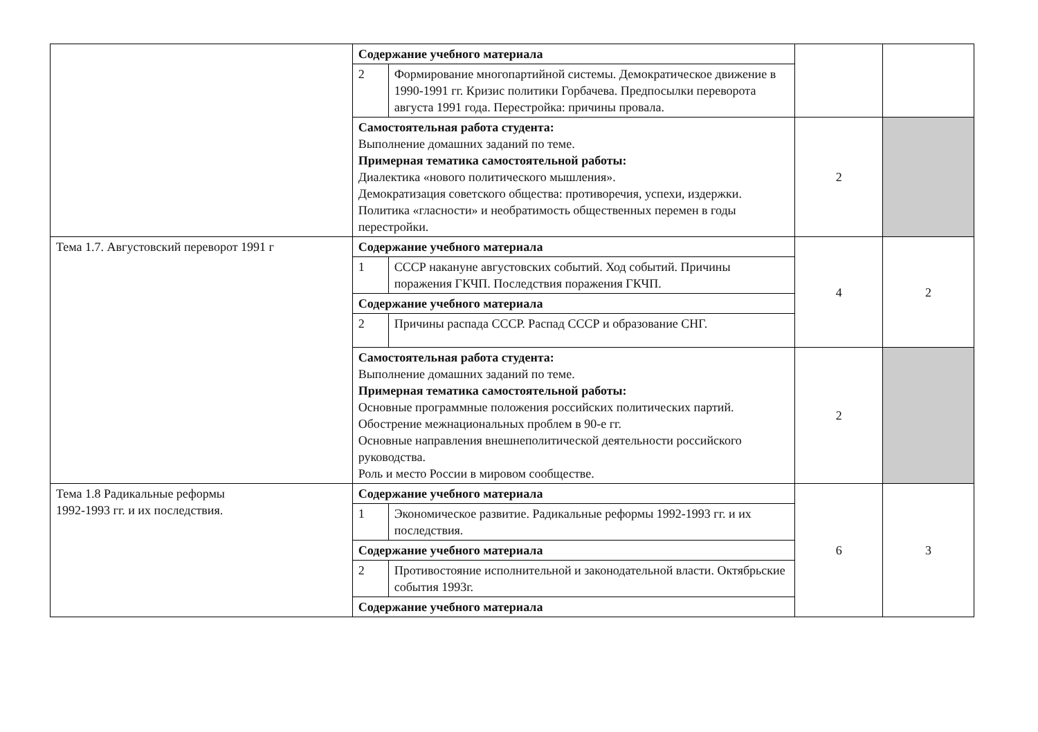| | Содержание учебного материала | | | |
| | 2 | Формирование многопартийной системы. Демократическое движение в 1990-1991 гг. Кризис политики Горбачева. Предпосылки переворота августа 1991 года. Перестройка: причины провала. | | |
| | Самостоятельная работа студента: Выполнение домашних заданий по теме. Примерная тематика самостоятельной работы: Диалектика «нового политического мышления». Демократизация советского общества: противоречия, успехи, издержки. Политика «гласности» и необратимость общественных перемен в годы перестройки. | | 2 | |
| Тема 1.7. Августовский переворот 1991 г | Содержание учебного материала | | 4 | 2 |
| | 1 | СССР накануне августовских событий. Ход событий. Причины поражения ГКЧП. Последствия поражения ГКЧП. | | |
| | Содержание учебного материала | | | |
| | 2 | Причины распада СССР. Распад СССР и образование СНГ. | | |
| | Самостоятельная работа студента: Выполнение домашних заданий по теме. Примерная тематика самостоятельной работы: Основные программные положения российских политических партий. Обострение межнациональных проблем в 90-е гг. Основные направления внешнеполитической деятельности российского руководства. Роль и место России в мировом сообществе. | | 2 | |
| Тема 1.8 Радикальные реформы 1992-1993 гг. и их последствия. | Содержание учебного материала | | 6 | 3 |
| | 1 | Экономическое развитие. Радикальные реформы 1992-1993 гг. и их последствия. | | |
| | Содержание учебного материала | | | |
| | 2 | Противостояние исполнительной и законодательной власти. Октябрьские события 1993г. | | |
| | Содержание учебного материала | | | |